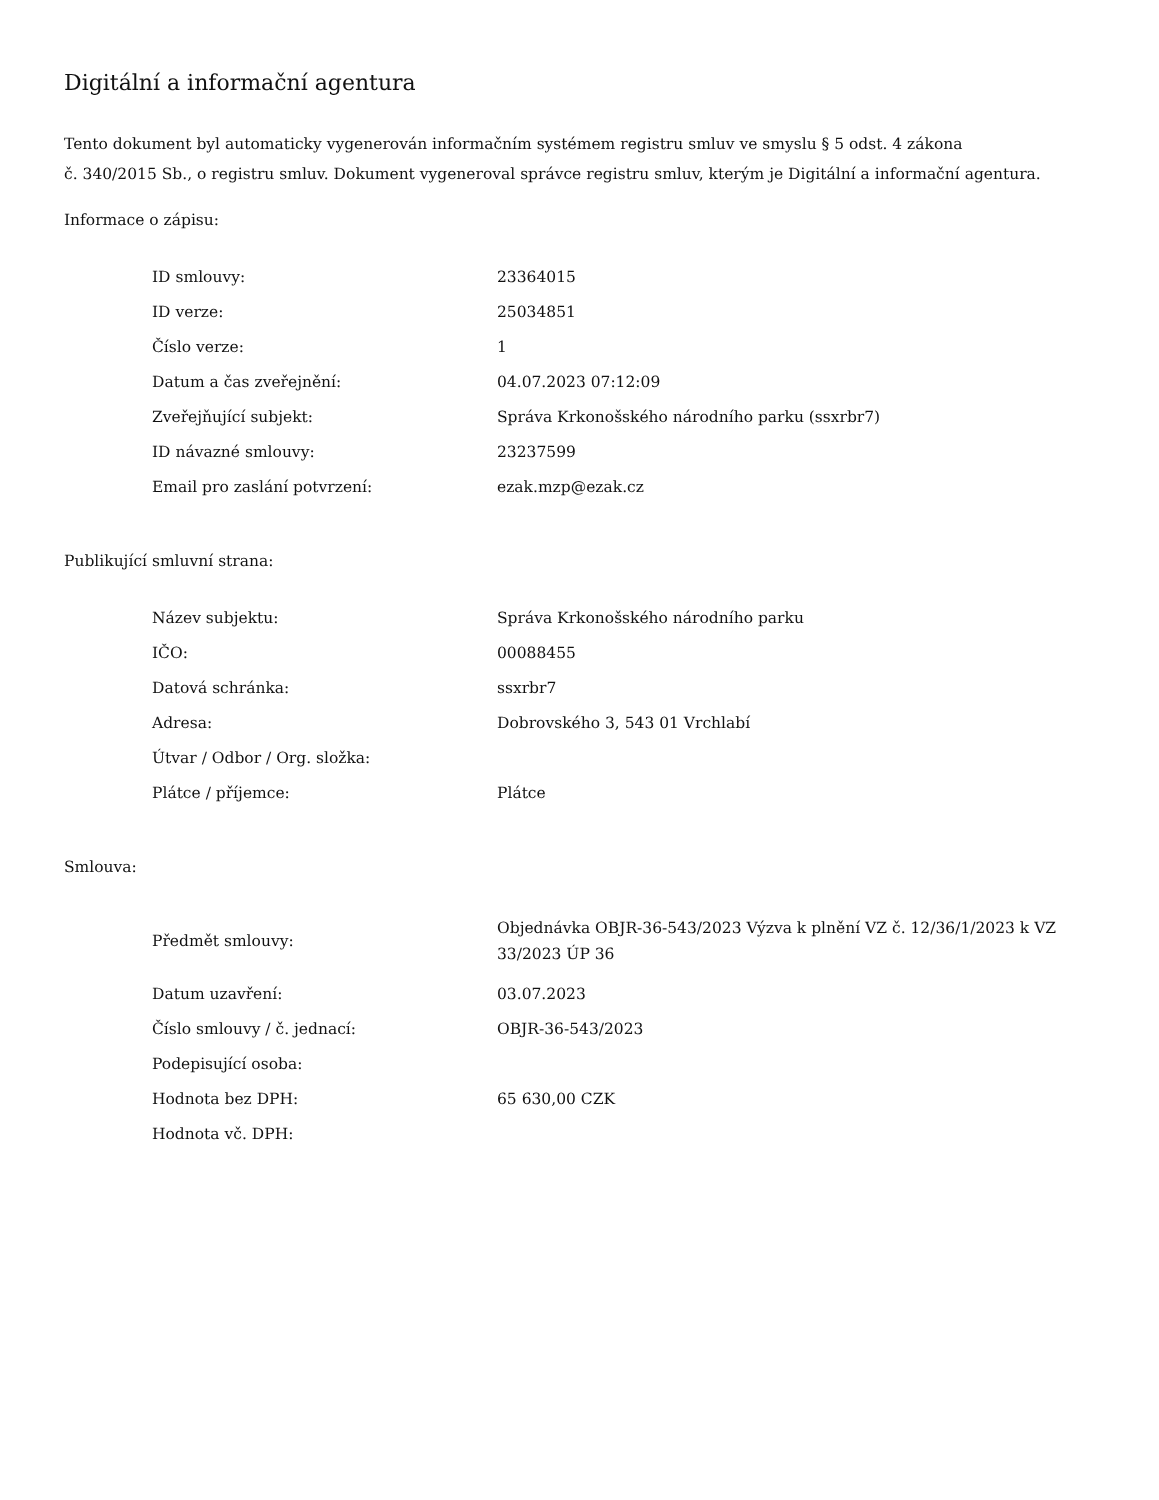Digitální a informační agentura
Tento dokument byl automaticky vygenerován informačním systémem registru smluv ve smyslu § 5 odst. 4 zákona
č. 340/2015 Sb., o registru smluv. Dokument vygeneroval správce registru smluv, kterým je Digitální a informační agentura.
Informace o zápisu:
| ID smlouvy: | 23364015 |
| ID verze: | 25034851 |
| Číslo verze: | 1 |
| Datum a čas zveřejnění: | 04.07.2023 07:12:09 |
| Zveřejňující subjekt: | Správa Krkonošského národního parku (ssxrbr7) |
| ID návazné smlouvy: | 23237599 |
| Email pro zaslání potvrzení: | ezak.mzp@ezak.cz |
Publikující smluvní strana:
| Název subjektu: | Správa Krkonošského národního parku |
| IČO: | 00088455 |
| Datová schránka: | ssxrbr7 |
| Adresa: | Dobrovského 3, 543 01 Vrchlabí |
| Útvar / Odbor / Org. složka: | |
| Plátce / příjemce: | Plátce |
Smlouva:
| Předmět smlouvy: | Objednávka OBJR-36-543/2023 Výzva k plnění VZ č. 12/36/1/2023 k VZ 33/2023 ÚP 36 |
| Datum uzavření: | 03.07.2023 |
| Číslo smlouvy / č. jednací: | OBJR-36-543/2023 |
| Podepisující osoba: | |
| Hodnota bez DPH: | 65 630,00 CZK |
| Hodnota vč. DPH: | |